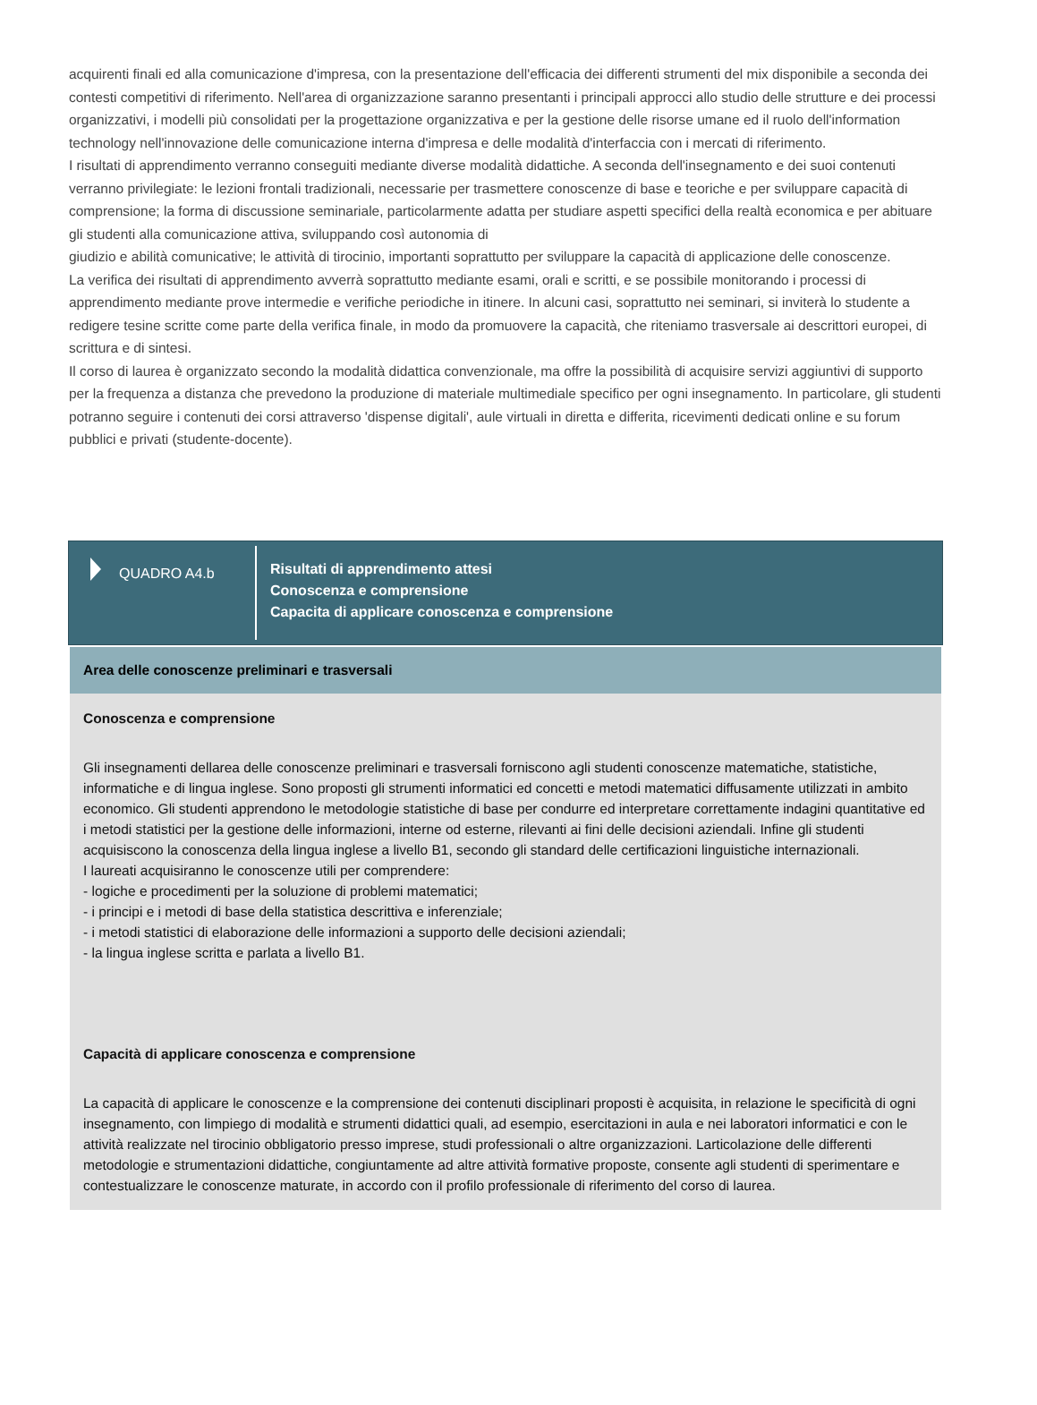acquirenti finali ed alla comunicazione d'impresa, con la presentazione dell'efficacia dei differenti strumenti del mix disponibile a seconda dei contesti competitivi di riferimento. Nell'area di organizzazione saranno presentanti i principali approcci allo studio delle strutture e dei processi organizzativi, i modelli più consolidati per la progettazione organizzativa e per la gestione delle risorse umane ed il ruolo dell'information technology nell'innovazione delle comunicazione interna d'impresa e delle modalità d'interfaccia con i mercati di riferimento.
I risultati di apprendimento verranno conseguiti mediante diverse modalità didattiche. A seconda dell'insegnamento e dei suoi contenuti verranno privilegiate: le lezioni frontali tradizionali, necessarie per trasmettere conoscenze di base e teoriche e per sviluppare capacità di comprensione; la forma di discussione seminariale, particolarmente adatta per studiare aspetti specifici della realtà economica e per abituare gli studenti alla comunicazione attiva, sviluppando così autonomia di
giudizio e abilità comunicative; le attività di tirocinio, importanti soprattutto per sviluppare la capacità di applicazione delle conoscenze.
La verifica dei risultati di apprendimento avverrà soprattutto mediante esami, orali e scritti, e se possibile monitorando i processi di apprendimento mediante prove intermedie e verifiche periodiche in itinere. In alcuni casi, soprattutto nei seminari, si inviterà lo studente a redigere tesine scritte come parte della verifica finale, in modo da promuovere la capacità, che riteniamo trasversale ai descrittori europei, di scrittura e di sintesi.
Il corso di laurea è organizzato secondo la modalità didattica convenzionale, ma offre la possibilità di acquisire servizi aggiuntivi di supporto per la frequenza a distanza che prevedono la produzione di materiale multimediale specifico per ogni insegnamento. In particolare, gli studenti potranno seguire i contenuti dei corsi attraverso 'dispense digitali', aule virtuali in diretta e differita, ricevimenti dedicati online e su forum pubblici e privati (studente-docente).
QUADRO A4.b
Risultati di apprendimento attesi
Conoscenza e comprensione
Capacita di applicare conoscenza e comprensione
Area delle conoscenze preliminari e trasversali
Conoscenza e comprensione
Gli insegnamenti dellarea delle conoscenze preliminari e trasversali forniscono agli studenti conoscenze matematiche, statistiche, informatiche e di lingua inglese. Sono proposti gli strumenti informatici ed concetti e metodi matematici diffusamente utilizzati in ambito economico. Gli studenti apprendono le metodologie statistiche di base per condurre ed interpretare correttamente indagini quantitative ed i metodi statistici per la gestione delle informazioni, interne od esterne, rilevanti ai fini delle decisioni aziendali. Infine gli studenti acquisiscono la conoscenza della lingua inglese a livello B1, secondo gli standard delle certificazioni linguistiche internazionali.
I laureati acquisiranno le conoscenze utili per comprendere:
- logiche e procedimenti per la soluzione di problemi matematici;
- i principi e i metodi di base della statistica descrittiva e inferenziale;
- i metodi statistici di elaborazione delle informazioni a supporto delle decisioni aziendali;
- la lingua inglese scritta e parlata a livello B1.
Capacità di applicare conoscenza e comprensione
La capacità di applicare le conoscenze e la comprensione dei contenuti disciplinari proposti è acquisita, in relazione le specificità di ogni insegnamento, con limpiego di modalità e strumenti didattici quali, ad esempio, esercitazioni in aula e nei laboratori informatici e con le attività realizzate nel tirocinio obbligatorio presso imprese, studi professionali o altre organizzazioni. Larticolazione delle differenti metodologie e strumentazioni didattiche, congiuntamente ad altre attività formative proposte, consente agli studenti di sperimentare e contestualizzare le conoscenze maturate, in accordo con il profilo professionale di riferimento del corso di laurea.